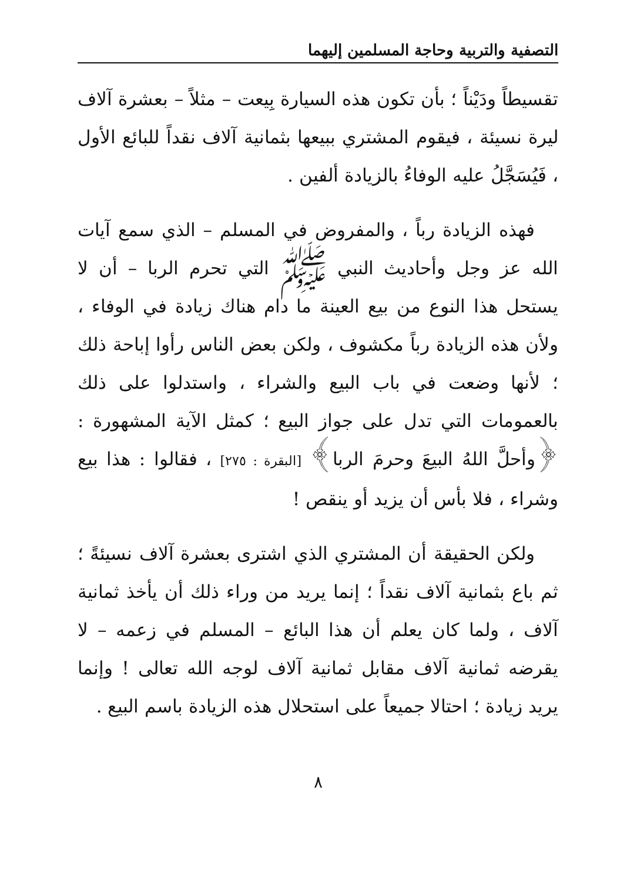التصفية والتربية وحاجة المسلمين إليهما
تقسيطاً ودَيْناً ؛ بأن تكون هذه السيارة بِيعت – مثلاً – بعشرة آلاف ليرة نسيئة ، فيقوم المشتري ببيعها بثمانية آلاف نقداً للبائع الأول ، فَيُسَجَّلُ عليه الوفاءُ بالزيادة ألفين .
فهذه الزيادة رباً ، والمفروض في المسلم – الذي سمع آيات الله عز وجل وأحاديث النبي ﷺ التي تحرم الربا – أن لا يستحل هذا النوع من بيع العينة ما دام هناك زيادة في الوفاء ، ولأن هذه الزيادة رباً مكشوف ، ولكن بعض الناس رأوا إباحة ذلك ؛ لأنها وضعت في باب البيع والشراء ، واستدلوا على ذلك بالعمومات التي تدل على جواز البيع ؛ كمثل الآية المشهورة : ﴿وأحلَّ اللهُ البيعَ وحرمَ الربا﴾ [البقرة : ٢٧٥] ، فقالوا : هذا بيع وشراء ، فلا بأس أن يزيد أو ينقص !
ولكن الحقيقة أن المشتري الذي اشترى بعشرة آلاف نسيئةً ؛ ثم باع بثمانية آلاف نقداً ؛ إنما يريد من وراء ذلك أن يأخذ ثمانية آلاف ، ولما كان يعلم أن هذا البائع – المسلم في زعمه – لا يقرضه ثمانية آلاف مقابل ثمانية آلاف لوجه الله تعالى ! وإنما يريد زيادة ؛ احتالا جميعاً على استحلال هذه الزيادة باسم البيع .
٨